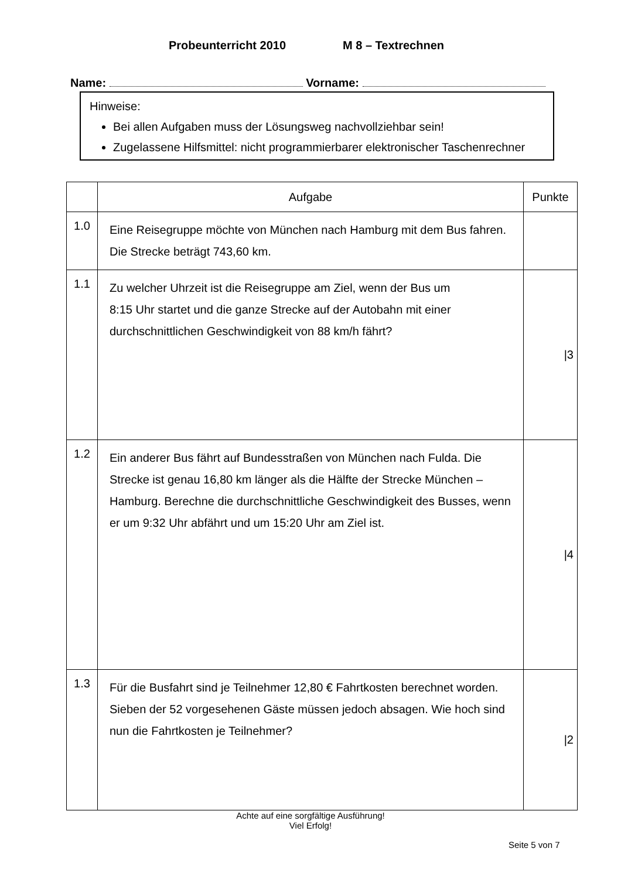Probeunterricht 2010 M 8 – Textrechnen
Name: Vorname:
Hinweise:
Bei allen Aufgaben muss der Lösungsweg nachvollziehbar sein!
Zugelassene Hilfsmittel: nicht programmierbarer elektronischer Taschenrechner
| | Aufgabe | Punkte |
| --- | --- | --- |
| 1.0 | Eine Reisegruppe möchte von München nach Hamburg mit dem Bus fahren. Die Strecke beträgt 743,60 km. | |
| 1.1 | Zu welcher Uhrzeit ist die Reisegruppe am Ziel, wenn der Bus um 8:15 Uhr startet und die ganze Strecke auf der Autobahn mit einer durchschnittlichen Geschwindigkeit von 88 km/h fährt? | /3 |
| 1.2 | Ein anderer Bus fährt auf Bundesstraßen von München nach Fulda. Die Strecke ist genau 16,80 km länger als die Hälfte der Strecke München – Hamburg. Berechne die durchschnittliche Geschwindigkeit des Busses, wenn er um 9:32 Uhr abfährt und um 15:20 Uhr am Ziel ist. | /4 |
| 1.3 | Für die Busfahrt sind je Teilnehmer 12,80 € Fahrtkosten berechnet worden. Sieben der 52 vorgesehenen Gäste müssen jedoch absagen. Wie hoch sind nun die Fahrtkosten je Teilnehmer? | /2 |
Achte auf eine sorgfältige Ausführung!
Viel Erfolg!
Seite 5 von 7